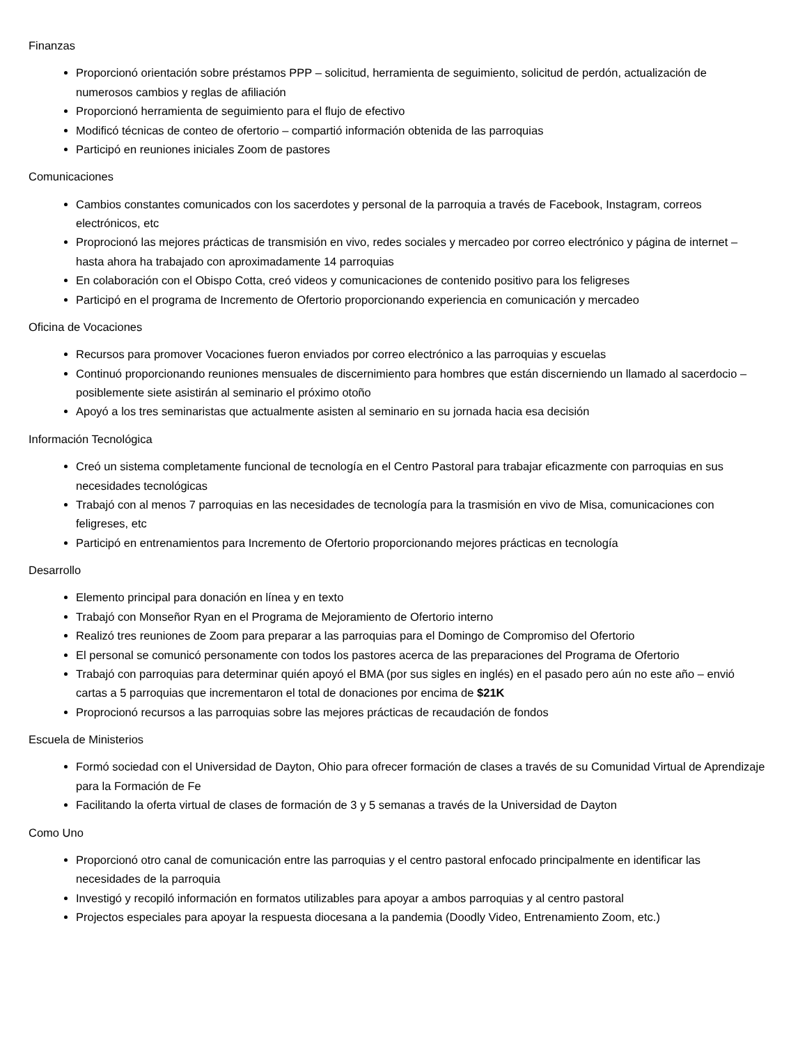Finanzas
Proporcionó orientación sobre préstamos PPP – solicitud, herramienta de seguimiento, solicitud de perdón, actualización de numerosos cambios y reglas de afiliación
Proporcionó herramienta de seguimiento para el flujo de efectivo
Modificó técnicas de conteo de ofertorio – compartió información obtenida de las parroquias
Participó en reuniones iniciales Zoom de pastores
Comunicaciones
Cambios constantes comunicados con los sacerdotes y personal de la parroquia a través de Facebook, Instagram, correos electrónicos, etc
Proprocionó las mejores prácticas de transmisión en vivo, redes sociales y mercadeo por correo electrónico y página de internet – hasta ahora ha trabajado con aproximadamente 14 parroquias
En colaboración con el Obispo Cotta, creó videos y comunicaciones de contenido positivo para los feligreses
Participó en el programa de Incremento de Ofertorio proporcionando experiencia en comunicación y mercadeo
Oficina de Vocaciones
Recursos para promover Vocaciones fueron enviados por correo electrónico a las parroquias y escuelas
Continuó proporcionando reuniones mensuales de discernimiento para hombres que están discerniendo un llamado al sacerdocio – posiblemente siete asistirán al seminario el próximo otoño
Apoyó a los tres seminaristas que actualmente asisten al seminario en su jornada hacia esa decisión
Información Tecnológica
Creó un sistema completamente funcional de tecnología en el Centro Pastoral para trabajar eficazmente con parroquias en sus necesidades tecnológicas
Trabajó con al menos 7 parroquias en las necesidades de tecnología para la trasmisión en vivo de Misa, comunicaciones con feligreses, etc
Participó en entrenamientos para Incremento de Ofertorio proporcionando mejores prácticas en tecnología
Desarrollo
Elemento principal para donación en línea y en texto
Trabajó con Monseñor Ryan en el Programa de Mejoramiento de Ofertorio interno
Realizó tres reuniones de Zoom para preparar a las parroquias para el Domingo de Compromiso del Ofertorio
El personal se comunicó personamente con todos los pastores acerca de las preparaciones del Programa de Ofertorio
Trabajó con parroquias para determinar quién apoyó el BMA (por sus sigles en inglés) en el pasado pero aún no este año – envió cartas a 5 parroquias que incrementaron el total de donaciones por encima de $21K
Proprocionó recursos a las parroquias sobre las mejores prácticas de recaudación de fondos
Escuela de Ministerios
Formó sociedad con el Universidad de Dayton, Ohio para ofrecer formación de clases a través de su Comunidad Virtual de Aprendizaje para la Formación de Fe
Facilitando la oferta virtual de clases de formación de 3 y 5 semanas a través de la Universidad de Dayton
Como Uno
Proporcionó otro canal de comunicación entre las parroquias y el centro pastoral enfocado principalmente en identificar las necesidades de la parroquia
Investigó y recopiló información en formatos utilizables para apoyar a ambos parroquias y al centro pastoral
Projectos especiales para apoyar la respuesta diocesana a la pandemia (Doodly Video, Entrenamiento Zoom, etc.)